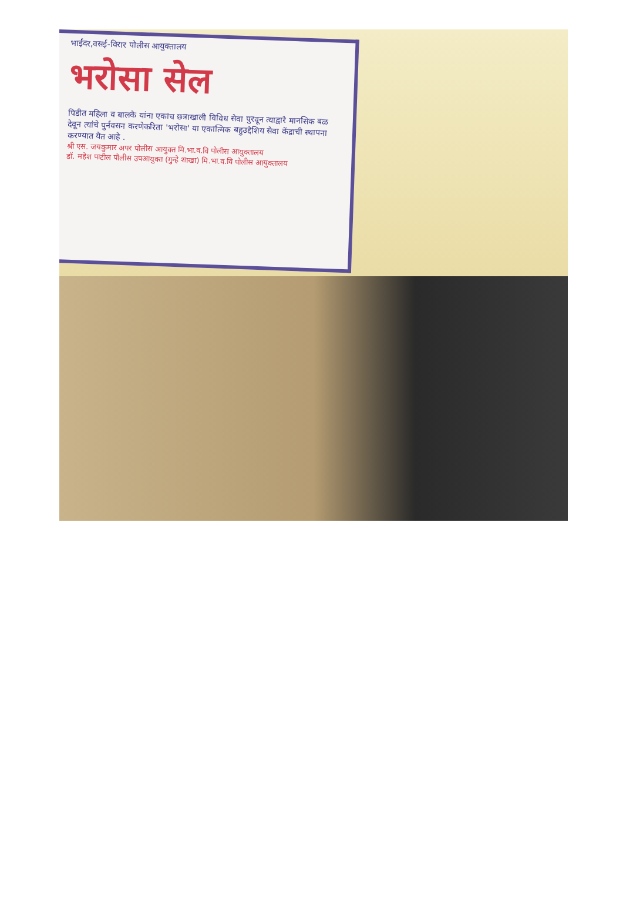भाईंदर,वसई-विरार पोलीस आयुक्तालय
भरोसा सेल
पिडीत महिला व बालके यांना एकाच छत्राखाली विविध सेवा पुरवून त्याद्वारे मानसिक बळ देवून त्यांचे पुर्नवसन करणेकरिता 'भरोसा' या एकात्मिक बहुउद्देशिय सेवा केंद्राची स्थापना करण्यात येत आहे .
श्री एस. जयकुमार अपर पोलीस आयुक्त मि.भा.व.वि पोलीस आयुक्तालय
डॉ. महेश पाटील पोलीस उपआयुक्त (गुन्हे शाखा) मि.भा.व.वि पोलीस आयुक्तालय